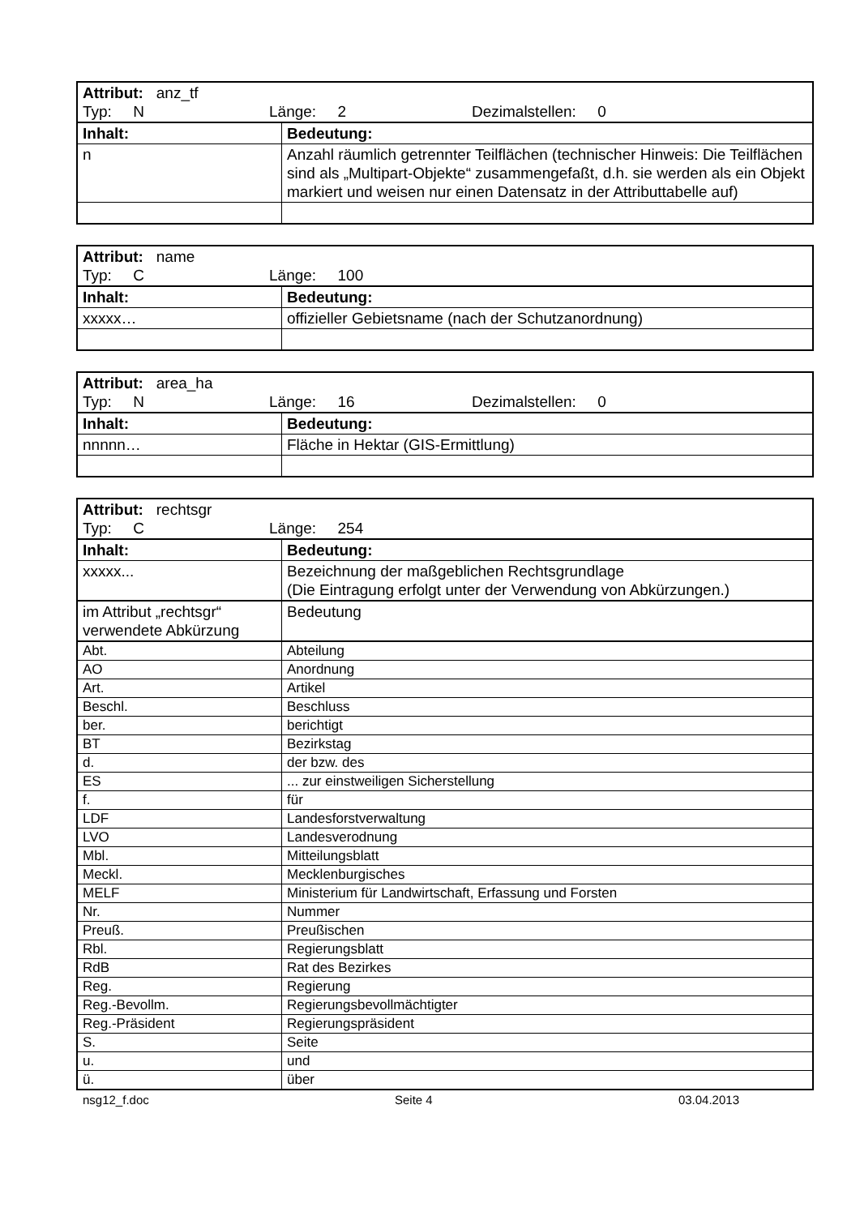| Attribut: anz_tf Typ: N Länge: 2 Dezimalstellen: 0 | |
| Inhalt: | Bedeutung: |
| n | Anzahl räumlich getrennter Teilflächen (technischer Hinweis: Die Teilflächen sind als „Multipart-Objekte“ zusammengefaßt, d.h. sie werden als ein Objekt markiert und weisen nur einen Datensatz in der Attributtabelle auf) |
| Attribut: name Typ: C Länge: 100 | |
| Inhalt: | Bedeutung: |
| xxxxx… | offizieller Gebietsname (nach der Schutzanordnung) |
| Attribut: area_ha Typ: N Länge: 16 Dezimalstellen: 0 | |
| Inhalt: | Bedeutung: |
| nnnnn… | Fläche in Hektar (GIS-Ermittlung) |
| Attribut: rechtsgr Typ: C Länge: 254 | |
| Inhalt: | Bedeutung: |
| xxxxx... | Bezeichnung der maßgeblichen Rechtsgrundlage (Die Eintragung erfolgt unter der Verwendung von Abkürzungen.) |
| im Attribut „rechtsgr“ verwendete Abkürzung | Bedeutung |
| Abt. | Abteilung |
| AO | Anordnung |
| Art. | Artikel |
| Beschl. | Beschluss |
| ber. | berichtigt |
| BT | Bezirkstag |
| d. | der bzw. des |
| ES | ... zur einstweiligen Sicherstellung |
| f. | für |
| LDF | Landesforstverwaltung |
| LVO | Landesverodnung |
| Mbl. | Mitteilungsblatt |
| Meckl. | Mecklenburgisches |
| MELF | Ministerium für Landwirtschaft, Erfassung und Forsten |
| Nr. | Nummer |
| Preuß. | Preußischen |
| Rbl. | Regierungsblatt |
| RdB | Rat des Bezirkes |
| Reg. | Regierung |
| Reg.-Bevollm. | Regierungsbevollmächtigter |
| Reg.-Präsident | Regierungspräsident |
| S. | Seite |
| u. | und |
| ü. | über |
nsg12_f.doc Seite 4 03.04.2013